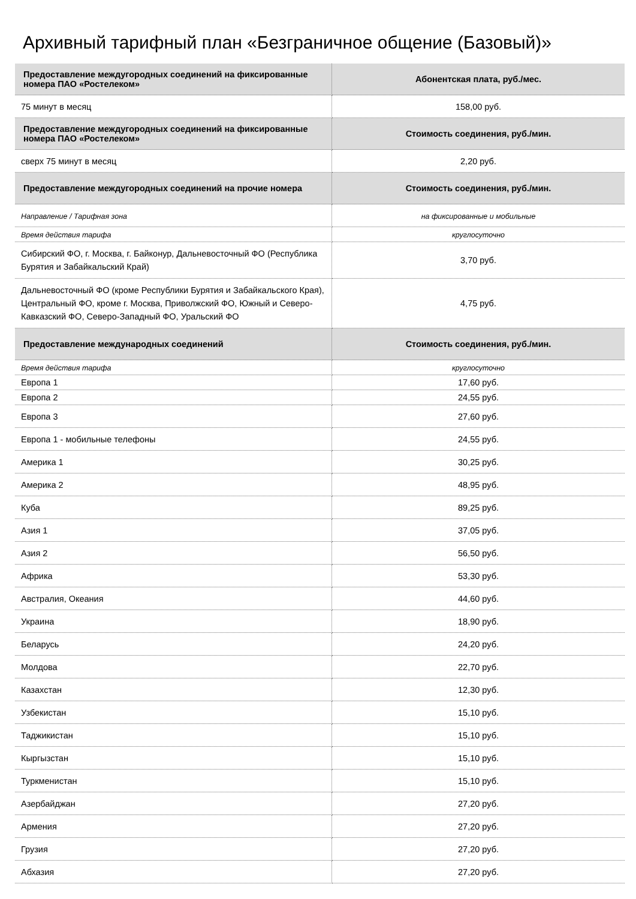Архивный тарифный план «Безграничное общение (Базовый)»
| Предоставление междугородных соединений на фиксированные номера ПАО «Ростелеком» | Абонентская плата, руб./мес. |
| --- | --- |
| 75 минут в месяц | 158,00 руб. |
| Предоставление междугородных соединений на фиксированные номера ПАО «Ростелеком» | Стоимость соединения, руб./мин. |
| сверх 75 минут в месяц | 2,20 руб. |
| Предоставление междугородных соединений на прочие номера | Стоимость соединения, руб./мин. |
| Направление / Тарифная зона | на фиксированные и мобильные |
| Время действия тарифа | круглосуточно |
| Сибирский ФО, г. Москва, г. Байконур, Дальневосточный ФО (Республика Бурятия и Забайкальский Край) | 3,70 руб. |
| Дальневосточный ФО (кроме Республики Бурятия и Забайкальского Края), Центральный ФО, кроме г. Москва, Приволжский ФО, Южный и Северо-Кавказский ФО, Северо-Западный ФО, Уральский ФО | 4,75 руб. |
| Предоставление международных соединений | Стоимость соединения, руб./мин. |
| Время действия тарифа | круглосуточно |
| Европа 1 | 17,60 руб. |
| Европа 2 | 24,55 руб. |
| Европа 3 | 27,60 руб. |
| Европа 1 - мобильные телефоны | 24,55 руб. |
| Америка 1 | 30,25 руб. |
| Америка 2 | 48,95 руб. |
| Куба | 89,25 руб. |
| Азия 1 | 37,05 руб. |
| Азия 2 | 56,50 руб. |
| Африка | 53,30 руб. |
| Австралия, Океания | 44,60 руб. |
| Украина | 18,90 руб. |
| Беларусь | 24,20 руб. |
| Молдова | 22,70 руб. |
| Казахстан | 12,30 руб. |
| Узбекистан | 15,10 руб. |
| Таджикистан | 15,10 руб. |
| Кыргызстан | 15,10 руб. |
| Туркменистан | 15,10 руб. |
| Азербайджан | 27,20 руб. |
| Армения | 27,20 руб. |
| Грузия | 27,20 руб. |
| Абхазия | 27,20 руб. |